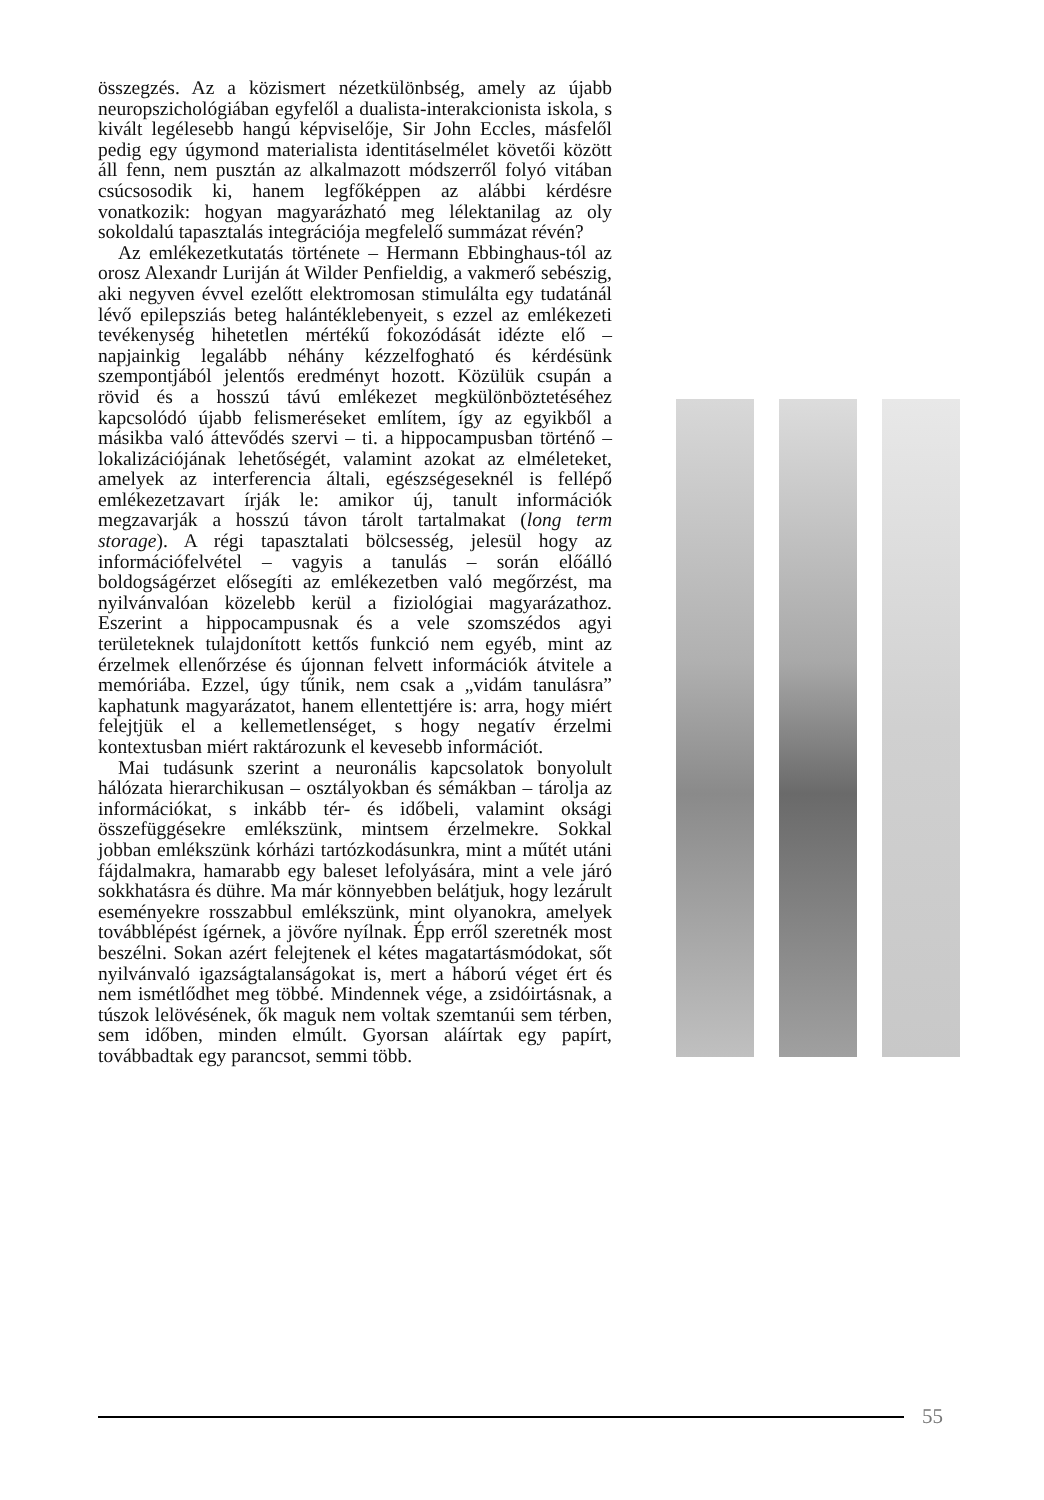összegzés. Az a közismert nézetkülönbség, amely az újabb neuropszichológiában egyfelől a dualista-interakcionista iskola, s kivált legélesebb hangú képviselője, Sir John Eccles, másfelől pedig egy úgymond materialista identitáselmélet követői között áll fenn, nem pusztán az alkalmazott módszerről folyó vitában csúcsosodik ki, hanem legfőképpen az alábbi kérdésre vonatkozik: hogyan magyarázható meg lélektanilag az oly sokoldalú tapasztalás integrációja megfelelő summázat révén?
Az emlékezetkutatás története – Hermann Ebbinghaus-tól az orosz Alexandr Luriján át Wilder Penfieldig, a vakmerő sebészig, aki negyven évvel ezelőtt elektromosan stimulálta egy tudatánál lévő epilepsziás beteg halántéklebenyeit, s ezzel az emlékezeti tevékenység hihetetlen mértékű fokozódását idézte elő – napjainkig legalább néhány kézzelfogható és kérdésünk szempontjából jelentős eredményt hozott. Közülük csupán a rövid és a hosszú távú emlékezet megkülönböztetéséhez kapcsolódó újabb felismeréseket említem, így az egyikből a másikba való áttevődés szervi – ti. a hippocampusban történő – lokalizációjának lehetőségét, valamint azokat az elméleteket, amelyek az interferencia általi, egészségeseknél is fellépő emlékezetzavart írják le: amikor új, tanult információk megzavarják a hosszú távon tárolt tartalmakat (long term storage). A régi tapasztalati bölcsesség, jelesül hogy az információfelvétel – vagyis a tanulás – során előálló boldogságérzet elősegíti az emlékezetben való megőrzést, ma nyilvánvalóan közelebb kerül a fiziológiai magyarázathoz. Eszerint a hippocampusnak és a vele szomszédos agyi területeknek tulajdonított kettős funkció nem egyéb, mint az érzelmek ellenőrzése és újonnan felvett információk átvitele a memóriába. Ezzel, úgy tűnik, nem csak a „vidám tanulásra” kaphatunk magyarázatot, hanem ellentettjére is: arra, hogy miért felejtjük el a kellemetlenséget, s hogy negatív érzelmi kontextusban miért raktározunk el kevesebb információt.
Mai tudásunk szerint a neuronális kapcsolatok bonyolult hálózata hierarchikusan – osztályokban és sémákban – tárolja az információkat, s inkább tér- és időbeli, valamint oksági összefüggésekre emlékszünk, mintsem érzelmekre. Sokkal jobban emlékszünk kórházi tartózkodásunkra, mint a műtét utáni fájdalmakra, hamarabb egy baleset lefolyására, mint a vele járó sokkhatásra és dühre. Ma már könnyebben belátjuk, hogy lezárult eseményekre rosszabbul emlékszünk, mint olyanokra, amelyek továbblépést ígérnek, a jövőre nyílnak. Épp erről szeretnék most beszélni. Sokan azért felejtenek el kétes magatartásmódokat, sőt nyilvánvaló igazságtalanságokat is, mert a háború véget ért és nem ismétlődhet meg többé. Mindennek vége, a zsidóirtásnak, a túszok lelövésének, ők maguk nem voltak szemtanúi sem térben, sem időben, minden elmúlt. Gyorsan aláírtak egy papírt, továbbadtak egy parancsot, semmi több.
55